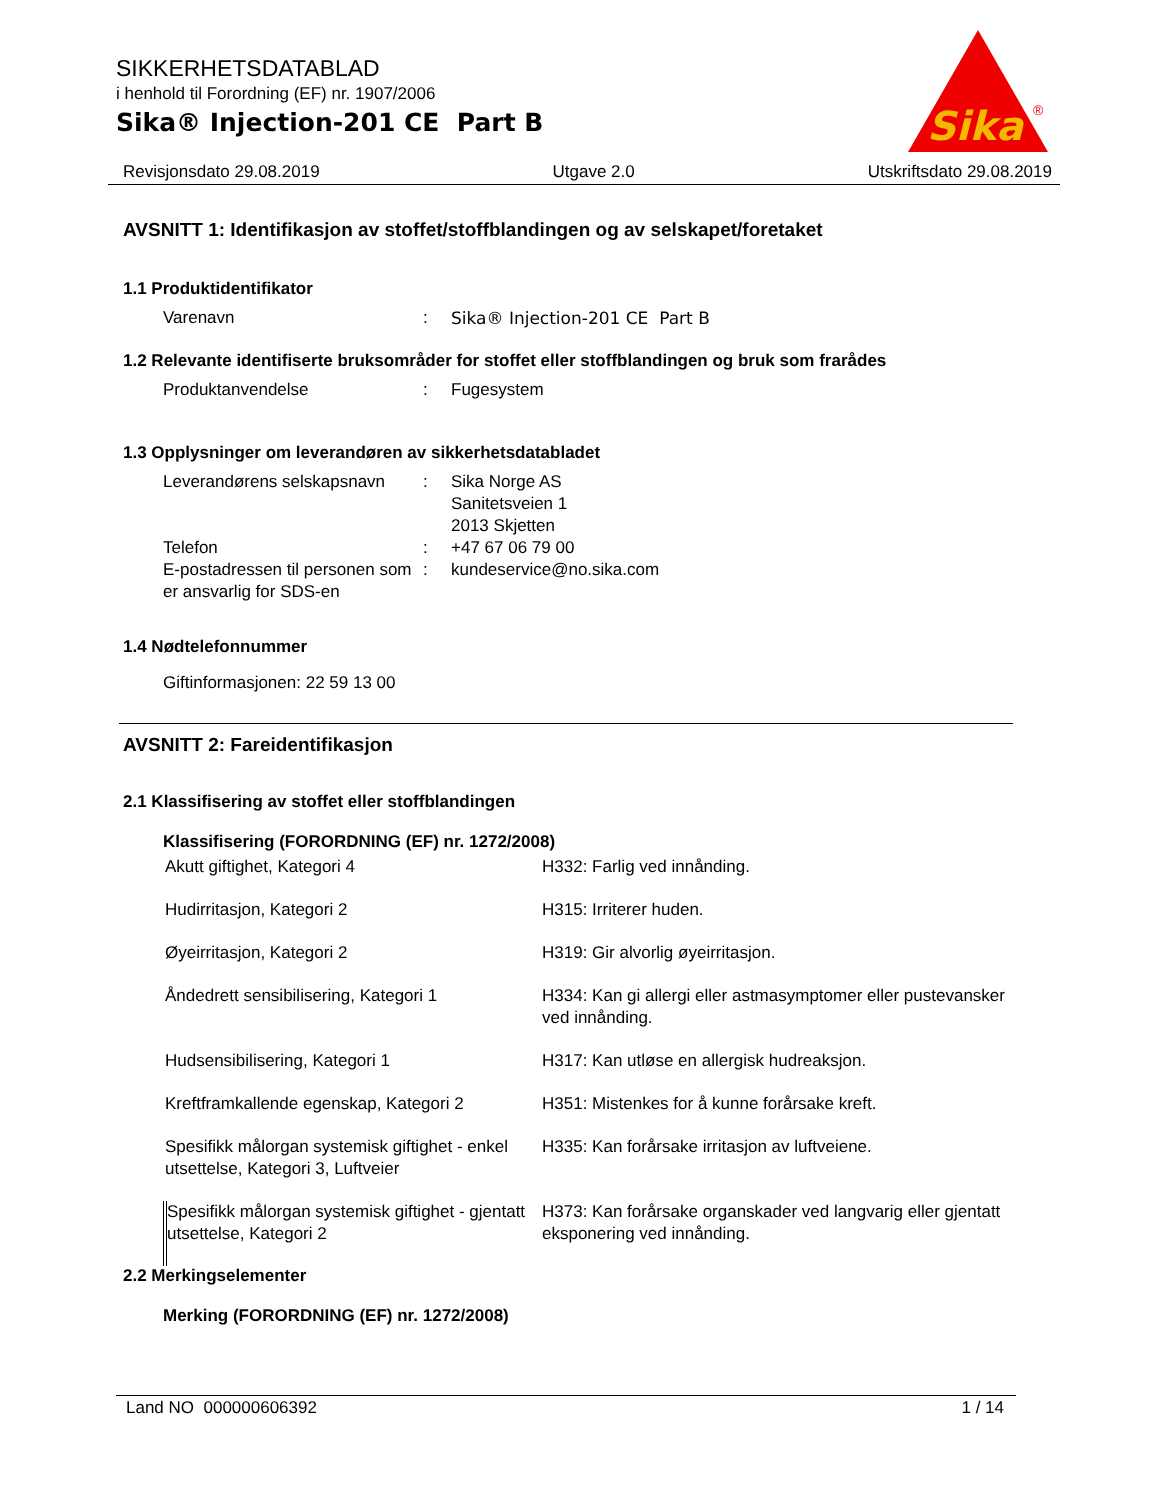SIKKERHETSDATABLAD
i henhold til Forordning (EF) nr. 1907/2006
Sika® Injection-201 CE Part B
Sika
®
Revisjonsdato 29.08.2019 Utgave 2.0 Utskriftsdato 29.08.2019
AVSNITT 1: Identifikasjon av stoffet/stoffblandingen og av selskapet/foretaket
1.1 Produktidentifikator
| Varenavn | : | Sika® Injection-201 CE Part B |
1.2 Relevante identifiserte bruksområder for stoffet eller stoffblandingen og bruk som frarådes
| Produktanvendelse | : | Fugesystem |
1.3 Opplysninger om leverandøren av sikkerhetsdatabladet
| Leverandørens selskapsnavn | : | Sika Norge AS Sanitetsveien 1 2013 Skjetten |
| Telefon | : | +47 67 06 79 00 |
| E-postadressen til personen som er ansvarlig for SDS-en | : | kundeservice@no.sika.com |
1.4 Nødtelefonnummer
Giftinformasjonen: 22 59 13 00
AVSNITT 2: Fareidentifikasjon
2.1 Klassifisering av stoffet eller stoffblandingen
Klassifisering (FORORDNING (EF) nr. 1272/2008)
| Akutt giftighet, Kategori 4 | H332: Farlig ved innånding. |
| Hudirritasjon, Kategori 2 | H315: Irriterer huden. |
| Øyeirritasjon, Kategori 2 | H319: Gir alvorlig øyeirritasjon. |
| Åndedrett sensibilisering, Kategori 1 | H334: Kan gi allergi eller astmasymptomer eller pustevansker ved innånding. |
| Hudsensibilisering, Kategori 1 | H317: Kan utløse en allergisk hudreaksjon. |
| Kreftframkallende egenskap, Kategori 2 | H351: Mistenkes for å kunne forårsake kreft. |
| Spesifikk målorgan systemisk giftighet - enkel utsettelse, Kategori 3, Luftveier | H335: Kan forårsake irritasjon av luftveiene. |
| Spesifikk målorgan systemisk giftighet - gjentatt utsettelse, Kategori 2 | H373: Kan forårsake organskader ved langvarig eller gjentatt eksponering ved innånding. |
2.2 Merkingselementer
Merking (FORORDNING (EF) nr. 1272/2008)
Land NO 000000606392 1 / 14